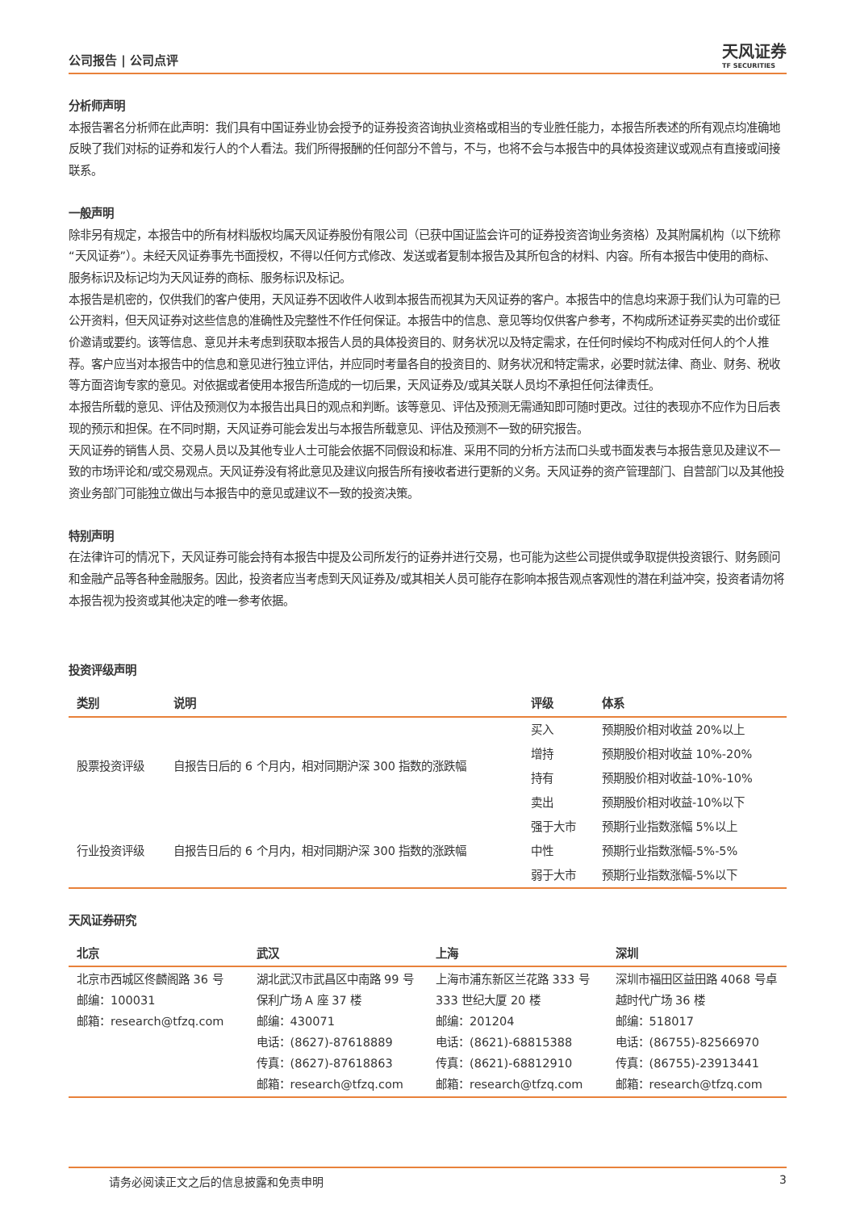公司报告 | 公司点评 天风证券
TF SECURITIES
分析师声明
本报告署名分析师在此声明：我们具有中国证券业协会授予的证券投资咨询执业资格或相当的专业胜任能力，本报告所表述的所有观点均准确地反映了我们对标的证券和发行人的个人看法。我们所得报酬的任何部分不曾与，不与，也将不会与本报告中的具体投资建议或观点有直接或间接联系。
一般声明
除非另有规定，本报告中的所有材料版权均属天风证券股份有限公司（已获中国证监会许可的证券投资咨询业务资格）及其附属机构（以下统称“天风证券”）。未经天风证券事先书面授权，不得以任何方式修改、发送或者复制本报告及其所包含的材料、内容。所有本报告中使用的商标、服务标识及标记均为天风证券的商标、服务标识及标记。
本报告是机密的，仅供我们的客户使用，天风证券不因收件人收到本报告而视其为天风证券的客户。本报告中的信息均来源于我们认为可靠的已公开资料，但天风证券对这些信息的准确性及完整性不作任何保证。本报告中的信息、意见等均仅供客户参考，不构成所述证券买卖的出价或征价邀请或要约。该等信息、意见并未考虑到获取本报告人员的具体投资目的、财务状况以及特定需求，在任何时候均不构成对任何人的个人推荐。客户应当对本报告中的信息和意见进行独立评估，并应同时考量各自的投资目的、财务状况和特定需求，必要时就法律、商业、财务、税收等方面咨询专家的意见。对依据或者使用本报告所造成的一切后果，天风证券及/或其关联人员均不承担任何法律责任。
本报告所载的意见、评估及预测仅为本报告出具日的观点和判断。该等意见、评估及预测无需通知即可随时更改。过往的表现亦不应作为日后表现的预示和担保。在不同时期，天风证券可能会发出与本报告所载意见、评估及预测不一致的研究报告。
天风证券的销售人员、交易人员以及其他专业人士可能会依据不同假设和标准、采用不同的分析方法而口头或书面发表与本报告意见及建议不一致的市场评论和/或交易观点。天风证券没有将此意见及建议向报告所有接收者进行更新的义务。天风证券的资产管理部门、自营部门以及其他投资业务部门可能独立做出与本报告中的意见或建议不一致的投资决策。
特别声明
在法律许可的情况下，天风证券可能会持有本报告中提及公司所发行的证券并进行交易，也可能为这些公司提供或争取提供投资银行、财务顾问和金融产品等各种金融服务。因此，投资者应当考虑到天风证券及/或其相关人员可能存在影响本报告观点客观性的潜在利益冲突，投资者请勿将本报告视为投资或其他决定的唯一参考依据。
投资评级声明
| 类别 | 说明 | 评级 | 体系 |
| --- | --- | --- | --- |
| 股票投资评级 | 自报告日后的 6 个月内，相对同期沪深 300 指数的涨跌幅 | 买入 | 预期股价相对收益 20%以上 |
| | | 增持 | 预期股价相对收益 10%-20% |
| | | 持有 | 预期股价相对收益-10%-10% |
| | | 卖出 | 预期股价相对收益-10%以下 |
| 行业投资评级 | 自报告日后的 6 个月内，相对同期沪深 300 指数的涨跌幅 | 强于大市 | 预期行业指数涨幅 5%以上 |
| | | 中性 | 预期行业指数涨幅-5%-5% |
| | | 弱于大市 | 预期行业指数涨幅-5%以下 |
天风证券研究
| 北京 | 武汉 | 上海 | 深圳 |
| --- | --- | --- | --- |
| 北京市西城区佟麟阁路 36 号 邮编：100031 邮箱：research@tfzq.com | 湖北武汉市武昌区中南路 99 号保利广场 A 座 37 楼 邮编：430071 电话：(8627)-87618889 传真：(8627)-87618863 邮箱：research@tfzq.com | 上海市浦东新区兰花路 333 号 333 世纪大厦 20 楼 邮编：201204 电话：(8621)-68815388 传真：(8621)-68812910 邮箱：research@tfzq.com | 深圳市福田区益田路 4068 号卓越时代广场 36 楼 邮编：518017 电话：(86755)-82566970 传真：(86755)-23913441 邮箱：research@tfzq.com |
请务必阅读正文之后的信息披露和免责申明 3